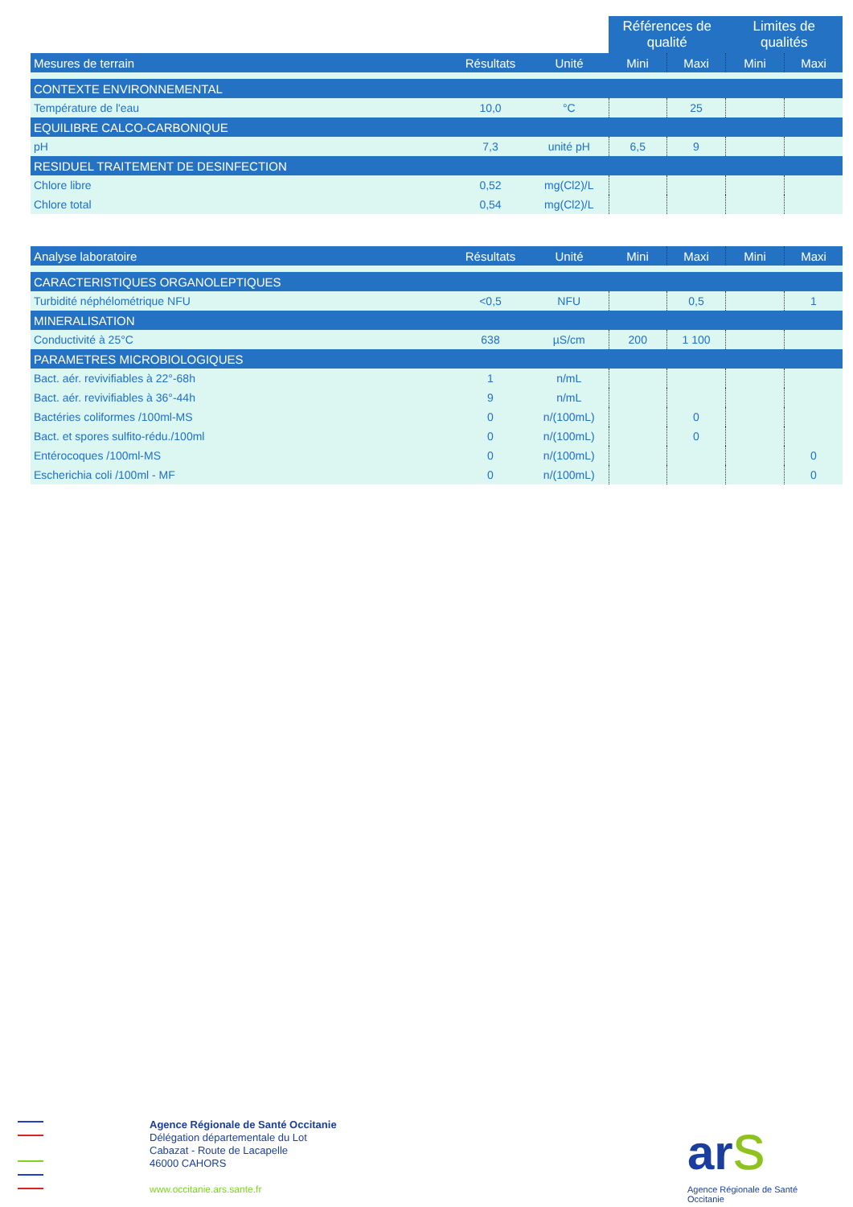| | | | Références de qualité | | Limites de qualités | |
| Mesures de terrain | Résultats | Unité | Mini | Maxi | Mini | Maxi |
| CONTEXTE ENVIRONNEMENTAL | | | | | | |
| Température de l'eau | 10,0 | °C | | 25 | | |
| EQUILIBRE CALCO-CARBONIQUE | | | | | | |
| pH | 7,3 | unité pH | 6,5 | 9 | | |
| RESIDUEL TRAITEMENT DE DESINFECTION | | | | | | |
| Chlore libre | 0,52 | mg(Cl2)/L | | | | |
| Chlore total | 0,54 | mg(Cl2)/L | | | | |
| Analyse laboratoire | Résultats | Unité | Mini | Maxi | Mini | Maxi |
| --- | --- | --- | --- | --- | --- | --- |
| CARACTERISTIQUES ORGANOLEPTIQUES | | | | | | |
| Turbidité néphélométrique NFU | <0,5 | NFU | | 0,5 | | 1 |
| MINERALISATION | | | | | | |
| Conductivité à 25°C | 638 | µS/cm | 200 | 1 100 | | |
| PARAMETRES MICROBIOLOGIQUES | | | | | | |
| Bact. aér. revivifiables à 22°-68h | 1 | n/mL | | | | |
| Bact. aér. revivifiables à 36°-44h | 9 | n/mL | | | | |
| Bactéries coliformes /100ml-MS | 0 | n/(100mL) | | 0 | | |
| Bact. et spores sulfito-rédu./100ml | 0 | n/(100mL) | | 0 | | |
| Entérocoques /100ml-MS | 0 | n/(100mL) | | | | 0 |
| Escherichia coli /100ml - MF | 0 | n/(100mL) | | | | 0 |
Agence Régionale de Santé Occitanie
Délégation départementale du Lot
Cabazat - Route de Lacapelle
46000 CAHORS
www.occitanie.ars.sante.fr
ar s
Agence Régionale de Santé
Occitanie